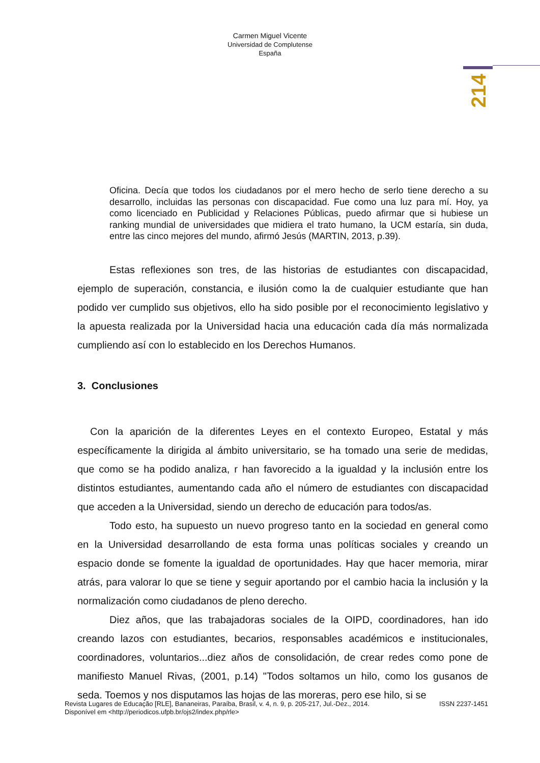Carmen Miguel Vicente
Universidad de Complutense
España
214
Oficina. Decía que todos los ciudadanos por el mero hecho de serlo tiene derecho a su desarrollo, incluidas las personas con discapacidad. Fue como una luz para mí. Hoy, ya como licenciado en Publicidad y Relaciones Públicas, puedo afirmar que si hubiese un ranking mundial de universidades que midiera el trato humano, la UCM estaría, sin duda, entre las cinco mejores del mundo, afirmó Jesús (MARTIN, 2013, p.39).
Estas reflexiones son tres, de las historias de estudiantes con discapacidad, ejemplo de superación, constancia, e ilusión como la de cualquier estudiante que han podido ver cumplido sus objetivos, ello ha sido posible por el reconocimiento legislativo y la apuesta realizada por la Universidad hacia una educación cada día más normalizada cumpliendo así con lo establecido en los Derechos Humanos.
3. Conclusiones
Con la aparición de la diferentes Leyes en el contexto Europeo, Estatal y más específicamente la dirigida al ámbito universitario, se ha tomado una serie de medidas, que como se ha podido analiza, r han favorecido a la igualdad y la inclusión entre los distintos estudiantes, aumentando cada año el número de estudiantes con discapacidad que acceden a la Universidad, siendo un derecho de educación para todos/as.
Todo esto, ha supuesto un nuevo progreso tanto en la sociedad en general como en la Universidad desarrollando de esta forma unas políticas sociales y creando un espacio donde se fomente la igualdad de oportunidades. Hay que hacer memoria, mirar atrás, para valorar lo que se tiene y seguir aportando por el cambio hacia la inclusión y la normalización como ciudadanos de pleno derecho.
Diez años, que las trabajadoras sociales de la OIPD, coordinadores, han ido creando lazos con estudiantes, becarios, responsables académicos e institucionales, coordinadores, voluntarios...diez años de consolidación, de crear redes como pone de manifiesto Manuel Rivas, (2001, p.14) "Todos soltamos un hilo, como los gusanos de seda. Toemos y nos disputamos las hojas de las moreras, pero ese hilo, si se
ISSN 2237-1451 Revista Lugares de Educação [RLE], Bananeiras, Paraíba, Brasil, v. 4, n. 9, p. 205-217, Jul.-Dez., 2014.
Disponível em <http://periodicos.ufpb.br/ojs2/index.php/rle>